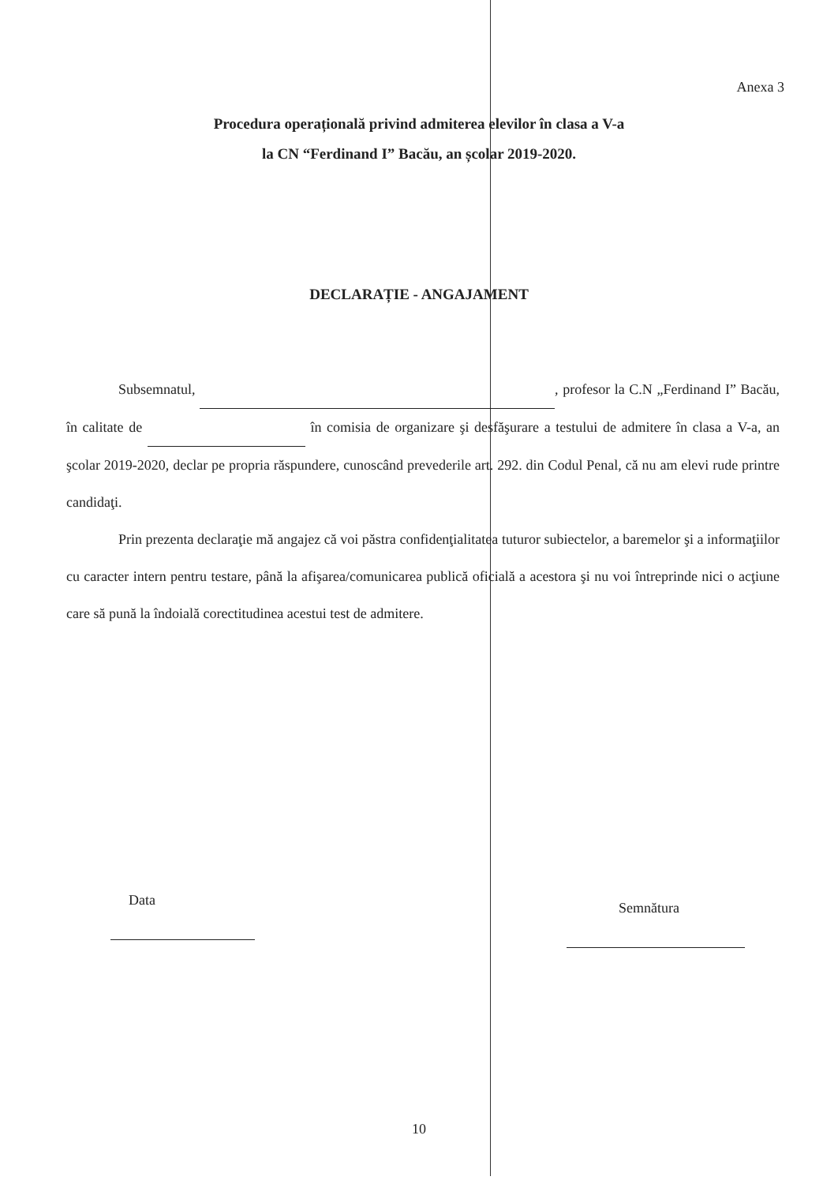Anexa 3
Procedura operațională privind admiterea elevilor în clasa a V-a
la CN “Ferdinand I” Bacău, an școlar 2019-2020.
DECLARAȚIE - ANGAJAMENT
Subsemnatul, , profesor la C.N „Ferdinand I” Bacău, în calitate de în comisia de organizare şi desfăşurare a testului de admitere în clasa a V-a, an şcolar 2019-2020, declar pe propria răspundere, cunoscând prevederile art. 292. din Codul Penal, că nu am elevi rude printre candidaţi.
Prin prezenta declaraţie mă angajez că voi păstra confidenţialitatea tuturor subiectelor, a baremelor şi a informaţiilor cu caracter intern pentru testare, până la afişarea/comunicarea publică oficială a acestora şi nu voi întreprinde nici o acţiune care să pună la îndoială corectitudinea acestui test de admitere.
Data Semnătura
10